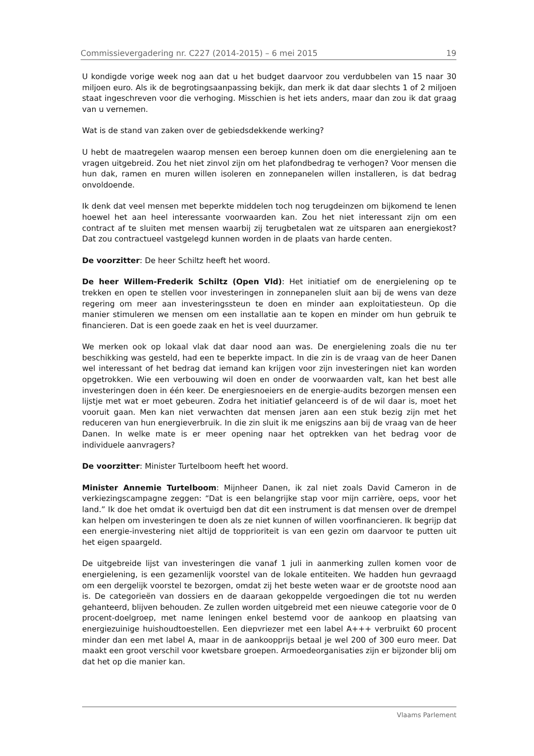Commissievergadering nr. C227 (2014-2015) – 6 mei 2015 19
U kondigde vorige week nog aan dat u het budget daarvoor zou verdubbelen van 15 naar 30 miljoen euro. Als ik de begrotingsaanpassing bekijk, dan merk ik dat daar slechts 1 of 2 miljoen staat ingeschreven voor die verhoging. Misschien is het iets anders, maar dan zou ik dat graag van u vernemen.
Wat is de stand van zaken over de gebiedsdekkende werking?
U hebt de maatregelen waarop mensen een beroep kunnen doen om die energielening aan te vragen uitgebreid. Zou het niet zinvol zijn om het plafondbedrag te verhogen? Voor mensen die hun dak, ramen en muren willen isoleren en zonnepanelen willen installeren, is dat bedrag onvoldoende.
Ik denk dat veel mensen met beperkte middelen toch nog terugdeinzen om bijkomend te lenen hoewel het aan heel interessante voorwaarden kan. Zou het niet interessant zijn om een contract af te sluiten met mensen waarbij zij terugbetalen wat ze uitsparen aan energiekost? Dat zou contractueel vastgelegd kunnen worden in de plaats van harde centen.
De voorzitter: De heer Schiltz heeft het woord.
De heer Willem-Frederik Schiltz (Open Vld): Het initiatief om de energielening op te trekken en open te stellen voor investeringen in zonnepanelen sluit aan bij de wens van deze regering om meer aan investeringssteun te doen en minder aan exploitatiesteun. Op die manier stimuleren we mensen om een installatie aan te kopen en minder om hun gebruik te financieren. Dat is een goede zaak en het is veel duurzamer.
We merken ook op lokaal vlak dat daar nood aan was. De energielening zoals die nu ter beschikking was gesteld, had een te beperkte impact. In die zin is de vraag van de heer Danen wel interessant of het bedrag dat iemand kan krijgen voor zijn investeringen niet kan worden opgetrokken. Wie een verbouwing wil doen en onder de voorwaarden valt, kan het best alle investeringen doen in één keer. De energiesnoeiers en de energie-audits bezorgen mensen een lijstje met wat er moet gebeuren. Zodra het initiatief gelanceerd is of de wil daar is, moet het vooruit gaan. Men kan niet verwachten dat mensen jaren aan een stuk bezig zijn met het reduceren van hun energieverbruik. In die zin sluit ik me enigszins aan bij de vraag van de heer Danen. In welke mate is er meer opening naar het optrekken van het bedrag voor de individuele aanvragers?
De voorzitter: Minister Turtelboom heeft het woord.
Minister Annemie Turtelboom: Mijnheer Danen, ik zal niet zoals David Cameron in de verkiezingscampagne zeggen: “Dat is een belangrijke stap voor mijn carrière, oeps, voor het land.” Ik doe het omdat ik overtuigd ben dat dit een instrument is dat mensen over de drempel kan helpen om investeringen te doen als ze niet kunnen of willen voorfinancieren. Ik begrijp dat een energie-investering niet altijd de topprioriteit is van een gezin om daarvoor te putten uit het eigen spaargeld.
De uitgebreide lijst van investeringen die vanaf 1 juli in aanmerking zullen komen voor de energielening, is een gezamenlijk voorstel van de lokale entiteiten. We hadden hun gevraagd om een dergelijk voorstel te bezorgen, omdat zij het beste weten waar er de grootste nood aan is. De categorieën van dossiers en de daaraan gekoppelde vergoedingen die tot nu werden gehanteerd, blijven behouden. Ze zullen worden uitgebreid met een nieuwe categorie voor de 0 procent-doelgroep, met name leningen enkel bestemd voor de aankoop en plaatsing van energiezuinige huishoudtoestellen. Een diepvriezer met een label A+++ verbruikt 60 procent minder dan een met label A, maar in de aankoopprijs betaal je wel 200 of 300 euro meer. Dat maakt een groot verschil voor kwetsbare groepen. Armoedeorganisaties zijn er bijzonder blij om dat het op die manier kan.
Vlaams Parlement